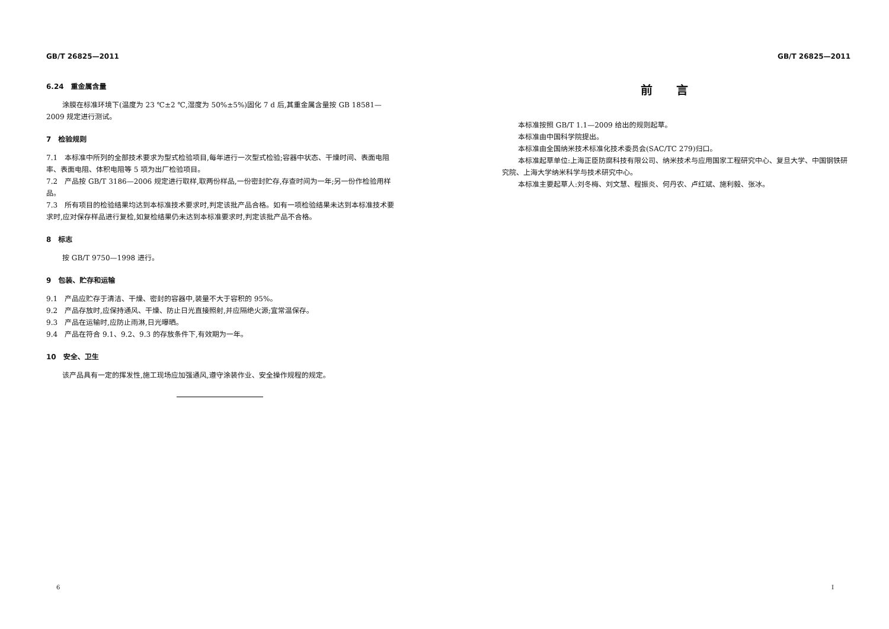GB/T 26825—2011
6.24　重金属含量
涂膜在标准环境下(温度为 23 ℃±2 ℃,湿度为 50%±5%)固化 7 d 后,其重金属含量按 GB 18581—2009 规定进行测试。
7　检验规则
7.1　本标准中所列的全部技术要求为型式检验项目,每年进行一次型式检验;容器中状态、干燥时间、表面电阻率、表面电阻、体积电阻等 5 项为出厂检验项目。
7.2　产品按 GB/T 3186—2006 规定进行取样,取两份样品,一份密封贮存,存查时间为一年;另一份作检验用样品。
7.3　所有项目的检验结果均达到本标准技术要求时,判定该批产品合格。如有一项检验结果未达到本标准技术要求时,应对保存样品进行复检,如复检结果仍未达到本标准要求时,判定该批产品不合格。
8　标志
按 GB/T 9750—1998 进行。
9　包装、贮存和运输
9.1　产品应贮存于清洁、干燥、密封的容器中,装量不大于容积的 95%。
9.2　产品存放时,应保持通风、干燥、防止日光直接照射,并应隔绝火源;宜常温保存。
9.3　产品在运输时,应防止雨淋,日光曝晒。
9.4　产品在符合 9.1、9.2、9.3 的存放条件下,有效期为一年。
10　安全、卫生
该产品具有一定的挥发性,施工现场应加强通风,遵守涂装作业、安全操作规程的规定。
6
GB/T 26825—2011
前言
本标准按照 GB/T 1.1—2009 给出的规则起草。
本标准由中国科学院提出。
本标准由全国纳米技术标准化技术委员会(SAC/TC 279)归口。
本标准起草单位:上海正臣防腐科技有限公司、纳米技术与应用国家工程研究中心、复旦大学、中国钢铁研究院、上海大学纳米科学与技术研究中心。
本标准主要起草人:刘冬梅、刘文慧、程振炎、何丹农、卢红斌、施利毅、张冰。
I